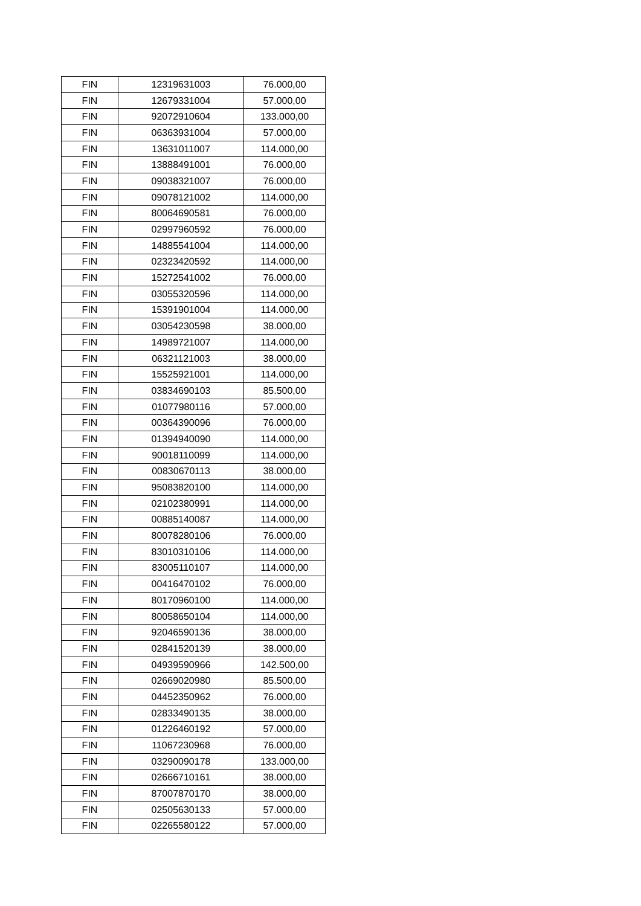| FIN | 12319631003 | 76.000,00 |
| FIN | 12679331004 | 57.000,00 |
| FIN | 92072910604 | 133.000,00 |
| FIN | 06363931004 | 57.000,00 |
| FIN | 13631011007 | 114.000,00 |
| FIN | 13888491001 | 76.000,00 |
| FIN | 09038321007 | 76.000,00 |
| FIN | 09078121002 | 114.000,00 |
| FIN | 80064690581 | 76.000,00 |
| FIN | 02997960592 | 76.000,00 |
| FIN | 14885541004 | 114.000,00 |
| FIN | 02323420592 | 114.000,00 |
| FIN | 15272541002 | 76.000,00 |
| FIN | 03055320596 | 114.000,00 |
| FIN | 15391901004 | 114.000,00 |
| FIN | 03054230598 | 38.000,00 |
| FIN | 14989721007 | 114.000,00 |
| FIN | 06321121003 | 38.000,00 |
| FIN | 15525921001 | 114.000,00 |
| FIN | 03834690103 | 85.500,00 |
| FIN | 01077980116 | 57.000,00 |
| FIN | 00364390096 | 76.000,00 |
| FIN | 01394940090 | 114.000,00 |
| FIN | 90018110099 | 114.000,00 |
| FIN | 00830670113 | 38.000,00 |
| FIN | 95083820100 | 114.000,00 |
| FIN | 02102380991 | 114.000,00 |
| FIN | 00885140087 | 114.000,00 |
| FIN | 80078280106 | 76.000,00 |
| FIN | 83010310106 | 114.000,00 |
| FIN | 83005110107 | 114.000,00 |
| FIN | 00416470102 | 76.000,00 |
| FIN | 80170960100 | 114.000,00 |
| FIN | 80058650104 | 114.000,00 |
| FIN | 92046590136 | 38.000,00 |
| FIN | 02841520139 | 38.000,00 |
| FIN | 04939590966 | 142.500,00 |
| FIN | 02669020980 | 85.500,00 |
| FIN | 04452350962 | 76.000,00 |
| FIN | 02833490135 | 38.000,00 |
| FIN | 01226460192 | 57.000,00 |
| FIN | 11067230968 | 76.000,00 |
| FIN | 03290090178 | 133.000,00 |
| FIN | 02666710161 | 38.000,00 |
| FIN | 87007870170 | 38.000,00 |
| FIN | 02505630133 | 57.000,00 |
| FIN | 02265580122 | 57.000,00 |